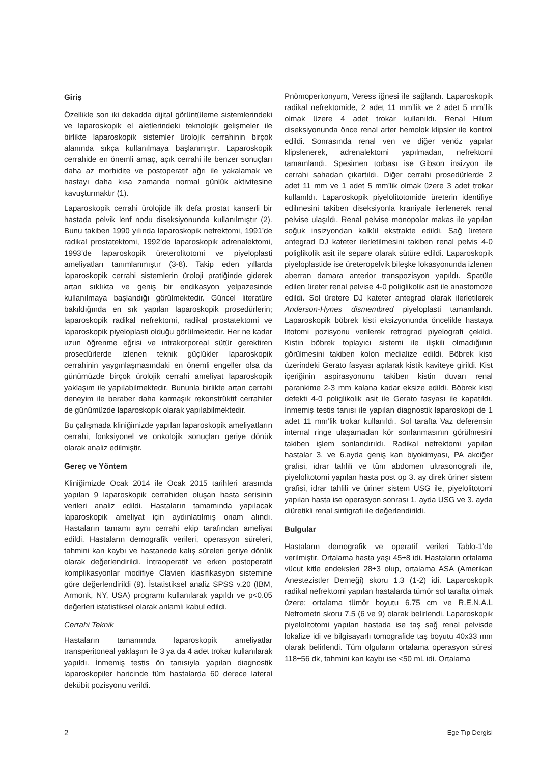Giriş
Özellikle son iki dekadda dijital görüntüleme sistemlerindeki ve laparoskopik el aletlerindeki teknolojik gelişmeler ile birlikte laparoskopik sistemler ürolojik cerrahinin birçok alanında sıkça kullanılmaya başlanmıştır. Laparoskopik cerrahide en önemli amaç, açık cerrahi ile benzer sonuçları daha az morbidite ve postoperatif ağrı ile yakalamak ve hastayı daha kısa zamanda normal günlük aktivitesine kavuşturmaktır (1).
Laparoskopik cerrahi ürolojide ilk defa prostat kanserli bir hastada pelvik lenf nodu diseksiyonunda kullanılmıştır (2). Bunu takiben 1990 yılında laparoskopik nefrektomi, 1991’de radikal prostatektomi, 1992’de laparoskopik adrenalektomi, 1993’de laparoskopik üreterolitotomi ve piyeloplasti ameliyatları tanımlanmıştır (3-8). Takip eden yıllarda laparoskopik cerrahi sistemlerin üroloji pratiğinde giderek artan sıklıkta ve geniş bir endikasyon yelpazesinde kullanılmaya başlandığı görülmektedir. Güncel literatüre bakıldığında en sık yapılan laparoskopik prosedürlerin; laparoskopik radikal nefrektomi, radikal prostatektomi ve laparoskopik piyeloplasti olduğu görülmektedir. Her ne kadar uzun öğrenme eğrisi ve intrakorporeal sütür gerektiren prosedürlerde izlenen teknik güçlükler laparoskopik cerrahinin yaygınlaşmasındaki en önemli engeller olsa da günümüzde birçok ürolojik cerrahi ameliyat laparoskopik yaklaşım ile yapılabilmektedir. Bununla birlikte artan cerrahi deneyim ile beraber daha karmaşık rekonstrüktif cerrahiler de günümüzde laparoskopik olarak yapılabilmektedir.
Bu çalışmada kliniğimizde yapılan laparoskopik ameliyatların cerrahi, fonksiyonel ve onkolojik sonuçları geriye dönük olarak analiz edilmiştir.
Gereç ve Yöntem
Kliniğimizde Ocak 2014 ile Ocak 2015 tarihleri arasında yapılan 9 laparoskopik cerrahiden oluşan hasta serisinin verileri analiz edildi. Hastaların tamamında yapılacak laparoskopik ameliyat için aydınlatılmış onam alındı. Hastaların tamamı aynı cerrahi ekip tarafından ameliyat edildi. Hastaların demografik verileri, operasyon süreleri, tahmini kan kaybı ve hastanede kalış süreleri geriye dönük olarak değerlendirildi. İntraoperatif ve erken postoperatif komplikasyonlar modifiye Clavien klasifikasyon sistemine göre değerlendirildi (9). İstatistiksel analiz SPSS v.20 (IBM, Armonk, NY, USA) programı kullanılarak yapıldı ve p<0.05 değerleri istatistiksel olarak anlamlı kabul edildi.
Cerrahi Teknik
Hastaların tamamında laparoskopik ameliyatlar transperitoneal yaklaşım ile 3 ya da 4 adet trokar kullanılarak yapıldı. İnmemiş testis ön tanısıyla yapılan diagnostik laparoskopiler haricinde tüm hastalarda 60 derece lateral dekübit pozisyonu verildi.
Pnömoperitonyum, Veress iğnesi ile sağlandı. Laparoskopik radikal nefrektomide, 2 adet 11 mm’lik ve 2 adet 5 mm’lik olmak üzere 4 adet trokar kullanıldı. Renal Hilum diseksiyonunda önce renal arter hemolok klipsler ile kontrol edildi. Sonrasında renal ven ve diğer venöz yapılar klipslenerek, adrenalektomi yapılmadan, nefrektomi tamamlandı. Spesimen torbası ise Gibson insizyon ile cerrahi sahadan çıkartıldı. Diğer cerrahi prosedürlerde 2 adet 11 mm ve 1 adet 5 mm’lik olmak üzere 3 adet trokar kullanıldı. Laparoskopik piyelolitotomide üreterin identifiye edilmesini takiben diseksiyonla kraniyale ilerlenerek renal pelvise ulaşıldı. Renal pelvise monopolar makas ile yapılan soğuk insizyondan kalkül ekstrakte edildi. Sağ üretere antegrad DJ kateter ilerletilmesini takiben renal pelvis 4-0 poliglikolik asit ile separe olarak sütüre edildi. Laparoskopik piyeloplastide ise üreteropelvik bileşke lokasyonunda izlenen aberran damara anterior transpozisyon yapıldı. Spatüle edilen üreter renal pelvise 4-0 poliglikolik asit ile anastomoze edildi. Sol üretere DJ kateter antegrad olarak ilerletilerek Anderson-Hynes dismembred piyeloplasti tamamlandı. Laparoskopik böbrek kisti eksizyonunda öncelikle hastaya litotomi pozisyonu verilerek retrograd piyelografi çekildi. Kistin böbrek toplayıcı sistemi ile ilişkili olmadığının görülmesini takiben kolon medialize edildi. Böbrek kisti üzerindeki Gerato fasyası açılarak kistik kaviteye girildi. Kist içeriğinin aspirasyonunu takiben kistin duvarı renal parankime 2-3 mm kalana kadar eksize edildi. Böbrek kisti defekti 4-0 poliglikolik asit ile Gerato fasyası ile kapatıldı. İnmemiş testis tanısı ile yapılan diagnostik laparoskopi de 1 adet 11 mm’lik trokar kullanıldı. Sol tarafta Vaz deferensin internal ringe ulaşamadan kör sonlanmasının görülmesini takiben işlem sonlandırıldı. Radikal nefrektomi yapılan hastalar 3. ve 6.ayda geniş kan biyokimyası, PA akciğer grafisi, idrar tahlili ve tüm abdomen ultrasonografi ile, piyelolitotomi yapılan hasta post op 3. ay direk üriner sistem grafisi, idrar tahlili ve üriner sistem USG ile, piyelolitotomi yapılan hasta ise operasyon sonrası 1. ayda USG ve 3. ayda diüretikli renal sintigrafi ile değerlendirildi.
Bulgular
Hastaların demografik ve operatif verileri Tablo-1’de verilmiştir. Ortalama hasta yaşı 45±8 idi. Hastaların ortalama vücut kitle endeksleri 28±3 olup, ortalama ASA (Amerikan Anestezistler Derneği) skoru 1.3 (1-2) idi. Laparoskopik radikal nefrektomi yapılan hastalarda tümör sol tarafta olmak üzere; ortalama tümör boyutu 6.75 cm ve R.E.N.A.L Nefrometri skoru 7.5 (6 ve 9) olarak belirlendi. Laparoskopik piyelolitotomi yapılan hastada ise taş sağ renal pelvisde lokalize idi ve bilgisayarlı tomografide taş boyutu 40x33 mm olarak belirlendi. Tüm olguların ortalama operasyon süresi 118±56 dk, tahmini kan kaybı ise <50 mL idi. Ortalama
2 Ege Tıp Dergisi